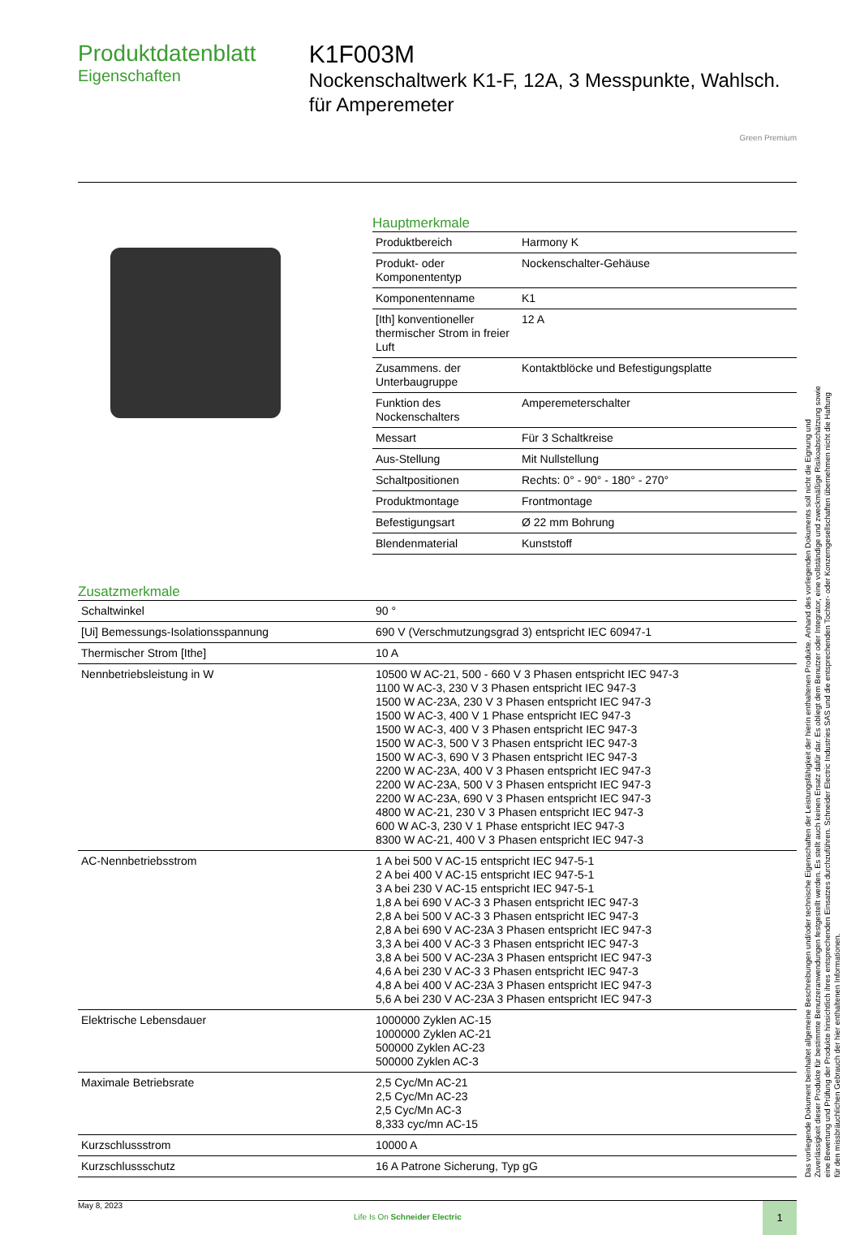Produktdatenblatt
Eigenschaften
K1F003M
Nockenschaltwerk K1-F, 12A, 3 Messpunkte, Wahlsch. für Amperemeter
Green Premium
Hauptmerkmale
| Produktbereich | Harmony K |
| Produkt- oder Komponententyp | Nockenschalter-Gehäuse |
| Komponentenname | K1 |
| [Ith] konventioneller thermischer Strom in freier Luft | 12 A |
| Zusammens. der Unterbaugruppe | Kontaktblöcke und Befestigungsplatte |
| Funktion des Nockenschalters | Amperemeterschalter |
| Messart | Für 3 Schaltkreise |
| Aus-Stellung | Mit Nullstellung |
| Schaltpositionen | Rechts: 0° - 90° - 180° - 270° |
| Produktmontage | Frontmontage |
| Befestigungsart | Ø 22 mm Bohrung |
| Blendenmaterial | Kunststoff |
Zusatzmerkmale
| Schaltwinkel | 90 ° |
| [Ui] Bemessungs-Isolationsspannung | 690 V (Verschmutzungsgrad 3) entspricht IEC 60947-1 |
| Thermischer Strom [Ithe] | 10 A |
| Nennbetriebsleistung in W | 10500 W AC-21, 500 - 660 V 3 Phasen entspricht IEC 947-3 1100 W AC-3, 230 V 3 Phasen entspricht IEC 947-3 1500 W AC-23A, 230 V 3 Phasen entspricht IEC 947-3 1500 W AC-3, 400 V 1 Phase entspricht IEC 947-3 1500 W AC-3, 400 V 3 Phasen entspricht IEC 947-3 1500 W AC-3, 500 V 3 Phasen entspricht IEC 947-3 1500 W AC-3, 690 V 3 Phasen entspricht IEC 947-3 2200 W AC-23A, 400 V 3 Phasen entspricht IEC 947-3 2200 W AC-23A, 500 V 3 Phasen entspricht IEC 947-3 2200 W AC-23A, 690 V 3 Phasen entspricht IEC 947-3 4800 W AC-21, 230 V 3 Phasen entspricht IEC 947-3 600 W AC-3, 230 V 1 Phase entspricht IEC 947-3 8300 W AC-21, 400 V 3 Phasen entspricht IEC 947-3 |
| AC-Nennbetriebsstrom | 1 A bei 500 V AC-15 entspricht IEC 947-5-1 2 A bei 400 V AC-15 entspricht IEC 947-5-1 3 A bei 230 V AC-15 entspricht IEC 947-5-1 1,8 A bei 690 V AC-3 3 Phasen entspricht IEC 947-3 2,8 A bei 500 V AC-3 3 Phasen entspricht IEC 947-3 2,8 A bei 690 V AC-23A 3 Phasen entspricht IEC 947-3 3,3 A bei 400 V AC-3 3 Phasen entspricht IEC 947-3 3,8 A bei 500 V AC-23A 3 Phasen entspricht IEC 947-3 4,6 A bei 230 V AC-3 3 Phasen entspricht IEC 947-3 4,8 A bei 400 V AC-23A 3 Phasen entspricht IEC 947-3 5,6 A bei 230 V AC-23A 3 Phasen entspricht IEC 947-3 |
| Elektrische Lebensdauer | 1000000 Zyklen AC-15 1000000 Zyklen AC-21 500000 Zyklen AC-23 500000 Zyklen AC-3 |
| Maximale Betriebsrate | 2,5 Cyc/Mn AC-21 2,5 Cyc/Mn AC-23 2,5 Cyc/Mn AC-3 8,333 cyc/mn AC-15 |
| Kurzschlussstrom | 10000 A |
| Kurzschlussschutz | 16 A Patrone Sicherung, Typ gG |
May 8, 2023
Life Is On Schneider Electric
1
Das vorliegende Dokument beinhaltet allgemeine Beschreibungen und/oder technische Eigenschaften der Leistungsfähigkeit der hierin enthaltenen Produkte. Anhand des vorliegenden Dokuments soll nicht die Eignung und Zuverlässigkeit dieser Produkte für bestimmte Benutzeranwendungen festgestellt werden. Es stellt auch keinen Ersatz dafür dar. Es obliegt dem Benutzer oder Integrator, eine vollständige und zweckmäßige Risikoabschätzung sowie eine Bewertung und Prüfung der Produkte hinsichtlich ihres entsprechenden Einsatzes durchzuführen. Schneider Electric Industries SAS und die entsprechenden Tochter- oder Konzerngesellschaften übernehmen nicht die Haftung für den missbräuchlichen Gebrauch der hier enthaltenen Informationen.